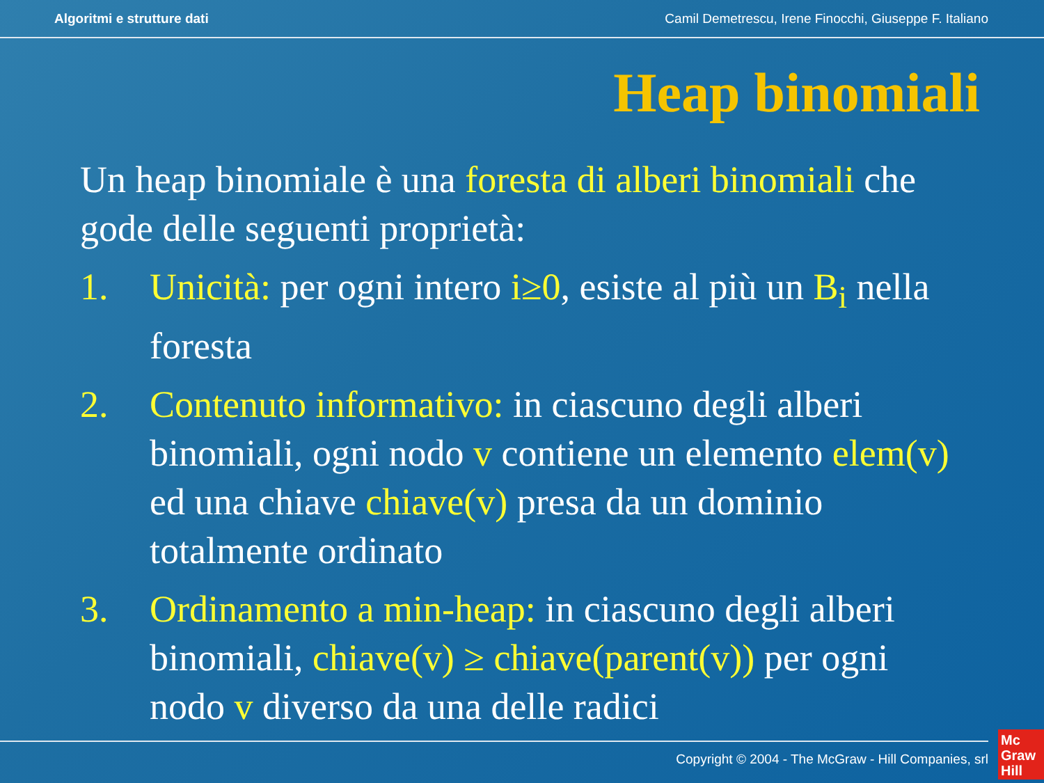Algoritmi e strutture dati Camil Demetrescu, Irene Finocchi, Giuseppe F. Italiano
Heap binomiali
Un heap binomiale è una foresta di alberi binomiali che gode delle seguenti proprietà:
1. Unicità: per ogni intero i≥0, esiste al più un B<sub>i</sub> nella foresta
2. Contenuto informativo: in ciascuno degli alberi binomiali, ogni nodo v contiene un elemento elem(v) ed una chiave chiave(v) presa da un dominio totalmente ordinato
3. Ordinamento a min-heap: in ciascuno degli alberi binomiali, chiave(v) ≥ chiave(parent(v)) per ogni nodo v diverso da una delle radici
Copyright © 2004 - The McGraw - Hill Companies, srl
Mc
Graw
Hill